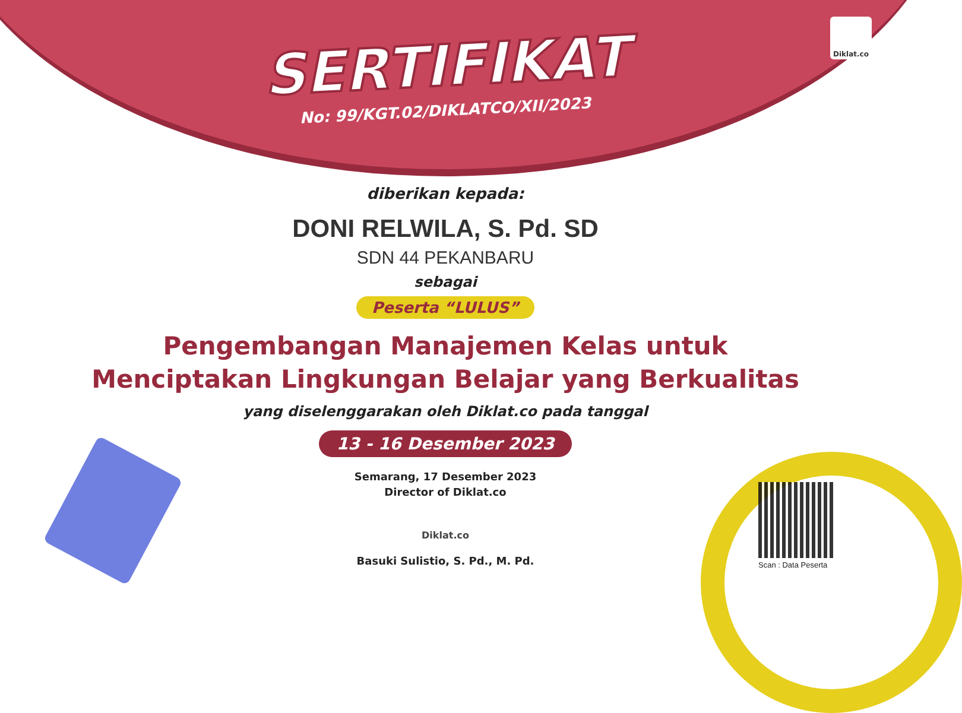Diklat.co
SERTIFIKAT
No: 99/KGT.02/DIKLATCO/XII/2023
diberikan kepada:
DONI RELWILA, S. Pd. SD
SDN 44 PEKANBARU
sebagai
Peserta “LULUS”
Pengembangan Manajemen Kelas untuk
Menciptakan Lingkungan Belajar yang Berkualitas
yang diselenggarakan oleh Diklat.co pada tanggal
13 - 16 Desember 2023
Semarang, 17 Desember 2023
Director of Diklat.co
Diklat.co
Basuki Sulistio, S. Pd., M. Pd.
Scan : Data Peserta